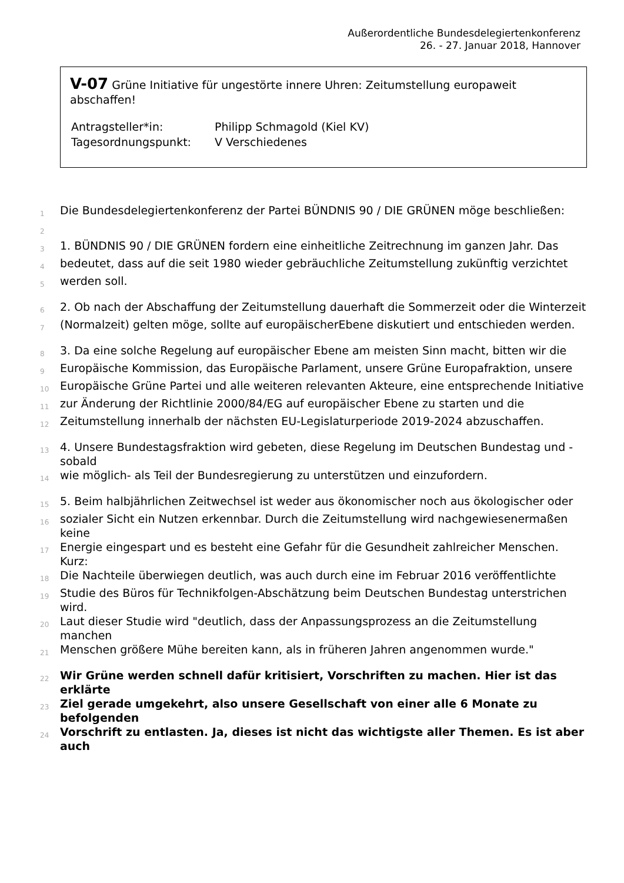Außerordentliche Bundesdelegiertenkonferenz
26. - 27. Januar 2018, Hannover
V-07 Grüne Initiative für ungestörte innere Uhren: Zeitumstellung europaweit abschaffen!
| Antragsteller*in: | Philipp Schmagold (Kiel KV) |
| Tagesordnungspunkt: | V Verschiedenes |
1 Die Bundesdelegiertenkonferenz der Partei BÜNDNIS 90 / DIE GRÜNEN möge beschließen:
2
3 1. BÜNDNIS 90 / DIE GRÜNEN fordern eine einheitliche Zeitrechnung im ganzen Jahr. Das
4 bedeutet, dass auf die seit 1980 wieder gebräuchliche Zeitumstellung zukünftig verzichtet
5 werden soll.
6 2. Ob nach der Abschaffung der Zeitumstellung dauerhaft die Sommerzeit oder die Winterzeit
7 (Normalzeit) gelten möge, sollte auf europäischerEbene diskutiert und entschieden werden.
8 3. Da eine solche Regelung auf europäischer Ebene am meisten Sinn macht, bitten wir die
9 Europäische Kommission, das Europäische Parlament, unsere Grüne Europafraktion, unsere
10 Europäische Grüne Partei und alle weiteren relevanten Akteure, eine entsprechende Initiative
11 zur Änderung der Richtlinie 2000/84/EG auf europäischer Ebene zu starten und die
12 Zeitumstellung innerhalb der nächsten EU-Legislaturperiode 2019-2024 abzuschaffen.
13 4. Unsere Bundestagsfraktion wird gebeten, diese Regelung im Deutschen Bundestag und -sobald
14 wie möglich- als Teil der Bundesregierung zu unterstützen und einzufordern.
15 5. Beim halbjährlichen Zeitwechsel ist weder aus ökonomischer noch aus ökologischer oder
16 sozialer Sicht ein Nutzen erkennbar. Durch die Zeitumstellung wird nachgewiesenermaßen keine
17 Energie eingespart und es besteht eine Gefahr für die Gesundheit zahlreicher Menschen. Kurz:
18 Die Nachteile überwiegen deutlich, was auch durch eine im Februar 2016 veröffentlichte
19 Studie des Büros für Technikfolgen-Abschätzung beim Deutschen Bundestag unterstrichen wird.
20 Laut dieser Studie wird "deutlich, dass der Anpassungsprozess an die Zeitumstellung manchen
21 Menschen größere Mühe bereiten kann, als in früheren Jahren angenommen wurde."
22 Wir Grüne werden schnell dafür kritisiert, Vorschriften zu machen. Hier ist das erklärte
23 Ziel gerade umgekehrt, also unsere Gesellschaft von einer alle 6 Monate zu befolgenden
24 Vorschrift zu entlasten. Ja, dieses ist nicht das wichtigste aller Themen. Es ist aber auch